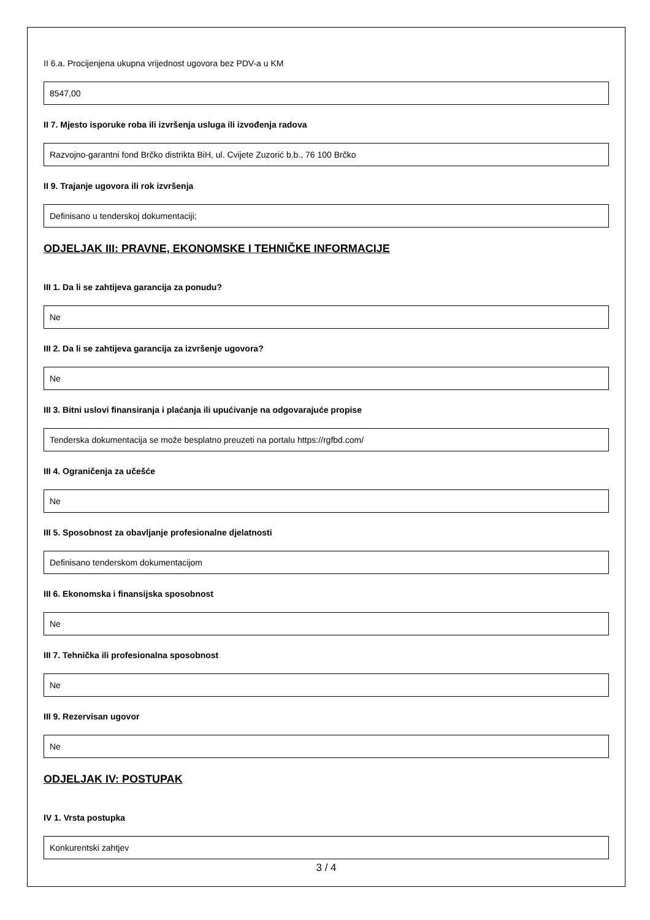II 6.a. Procijenjena ukupna vrijednost ugovora bez PDV-a u KM
8547,00
II 7. Mjesto isporuke roba ili izvršenja usluga ili izvođenja radova
Razvojno-garantni fond Brčko distrikta BiH, ul. Cvijete Zuzorić b.b., 76 100 Brčko
II 9. Trajanje ugovora ili rok izvršenja
Definisano u tenderskoj dokumentaciji;
ODJELJAK III: PRAVNE, EKONOMSKE I TEHNIČKE INFORMACIJE
III 1. Da li se zahtijeva garancija za ponudu?
Ne
III 2. Da li se zahtijeva garancija za izvršenje ugovora?
Ne
III 3. Bitni uslovi finansiranja i plaćanja ili upućivanje na odgovarajuće propise
Tenderska dokumentacija se može besplatno preuzeti na portalu https://rgfbd.com/
III 4. Ograničenja za učešće
Ne
III 5. Sposobnost za obavljanje profesionalne djelatnosti
Definisano tenderskom dokumentacijom
III 6. Ekonomska i finansijska sposobnost
Ne
III 7. Tehnička ili profesionalna sposobnost
Ne
III 9. Rezervisan ugovor
Ne
ODJELJAK IV: POSTUPAK
IV 1. Vrsta postupka
Konkurentski zahtjev
3 / 4